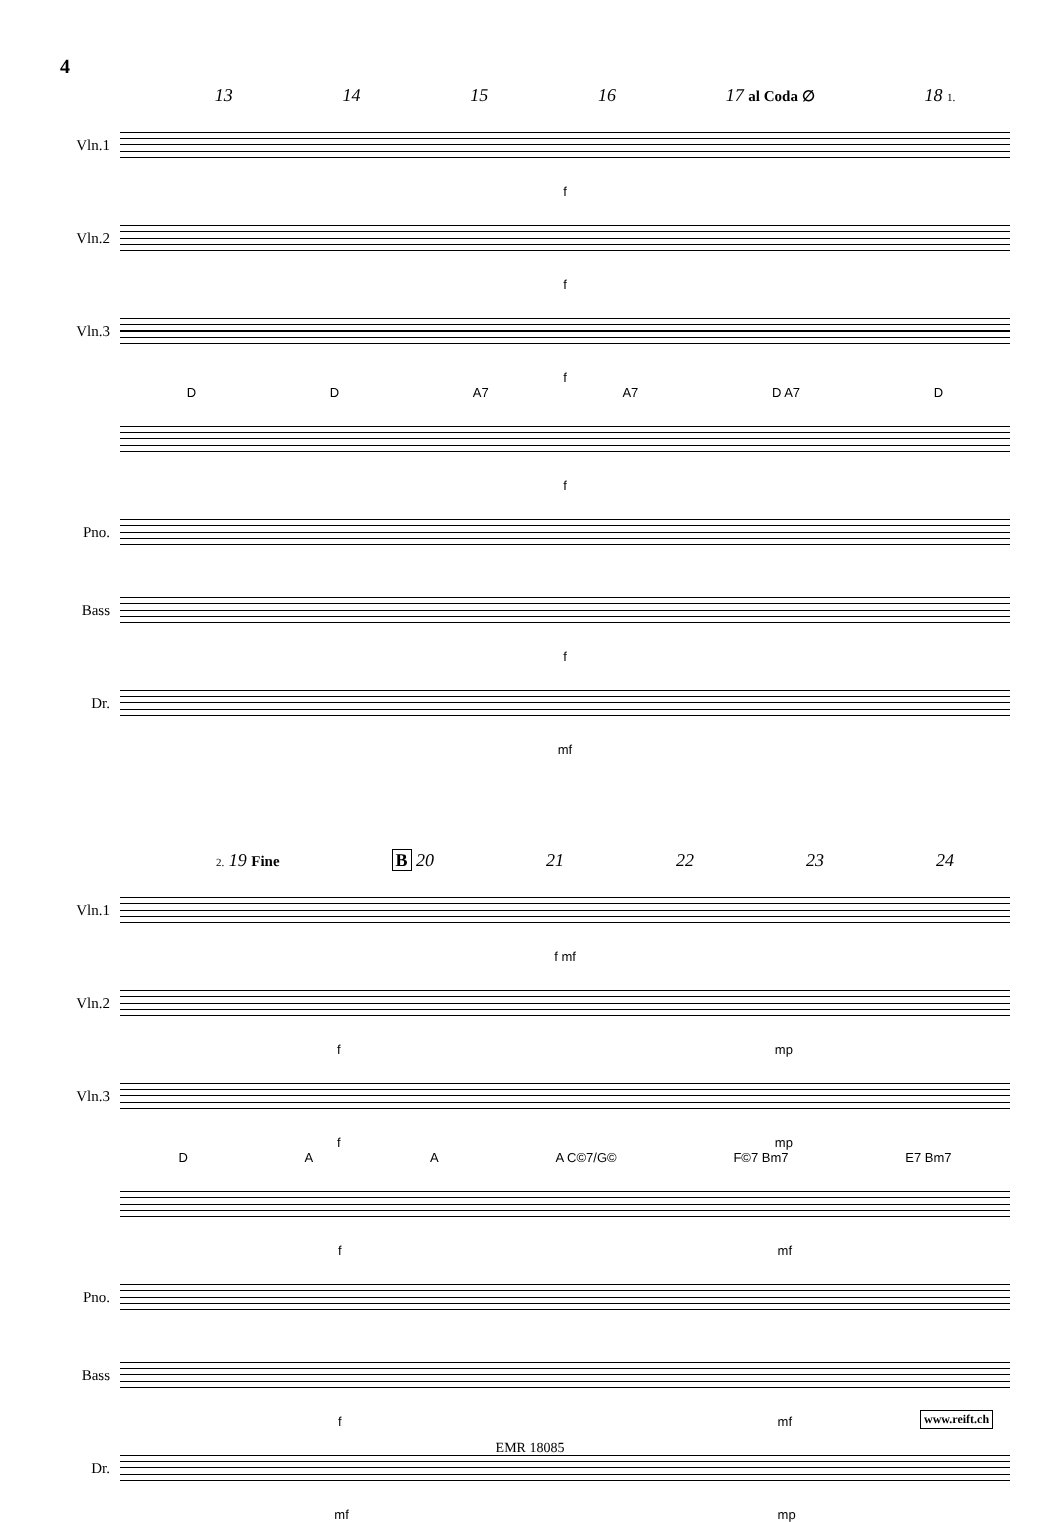4
13 14 15 16 17 al Coda ∅ 18 1.
Vln.1
f
Vln.2
f
Vln.3
f
D D A7 A7 D A7 D
f
Pno.
Bass
f
Dr.
mf
2. 19 Fine B 20 21 22 23 24
Vln.1
f mf
Vln.2
f mp
Vln.3
f mp
D A A A C©7/G© F©7 Bm7 E7 Bm7
f mf
Pno.
Bass
f mf
Dr.
mf mp
www.reift.ch
EMR 18085